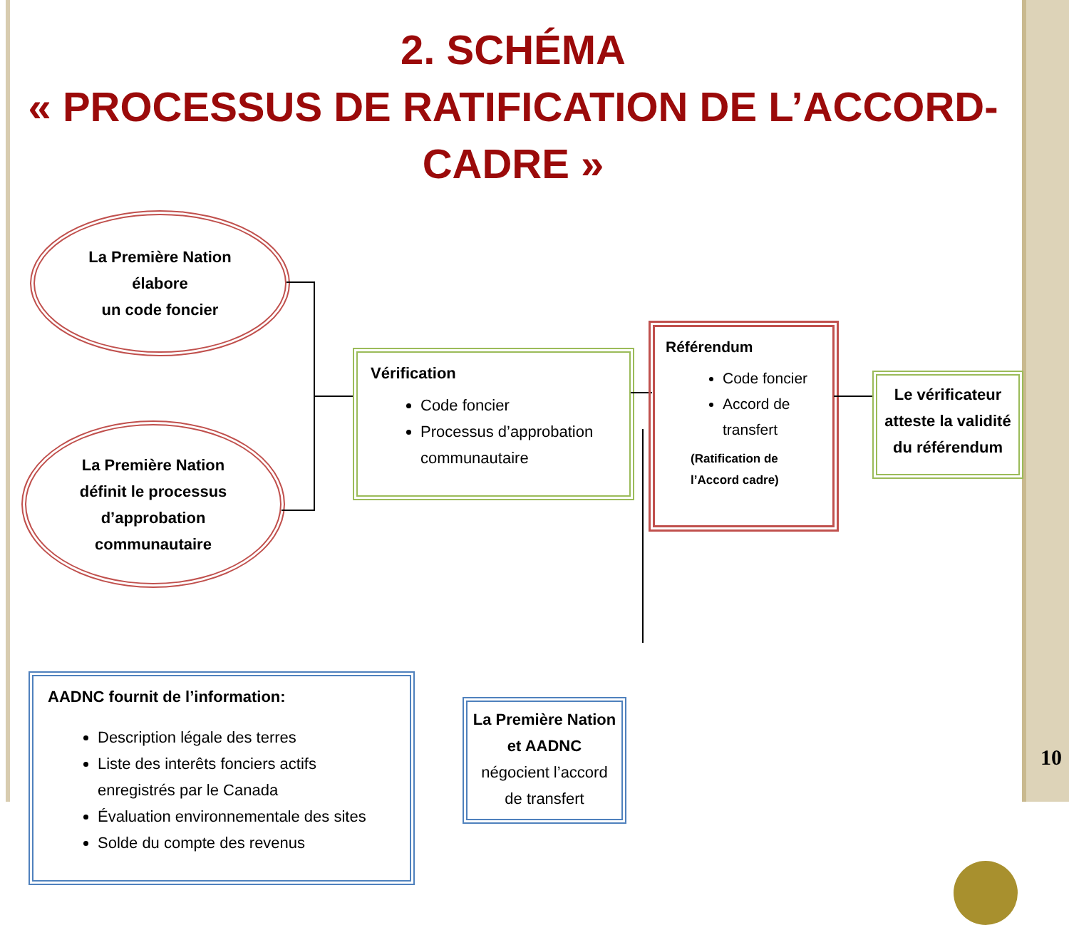2. SCHÉMA
« PROCESSUS DE RATIFICATION DE L’ACCORD-CADRE »
La Première Nation
élabore
un code foncier
La Première Nation
définit le processus
d’approbation
communautaire
Vérification
Code foncier
Processus d’approbation communautaire
Référendum
Code foncier
Accord de transfert
(Ratification de l’Accord cadre)
Le vérificateur atteste la validité du référendum
AADNC fournit de l’information:
Description légale des terres
Liste des interêts fonciers actifs enregistrés par le Canada
Évaluation environnementale des sites
Solde du compte des revenus
La Première Nation
et AADNC
négocient l’accord de transfert
10